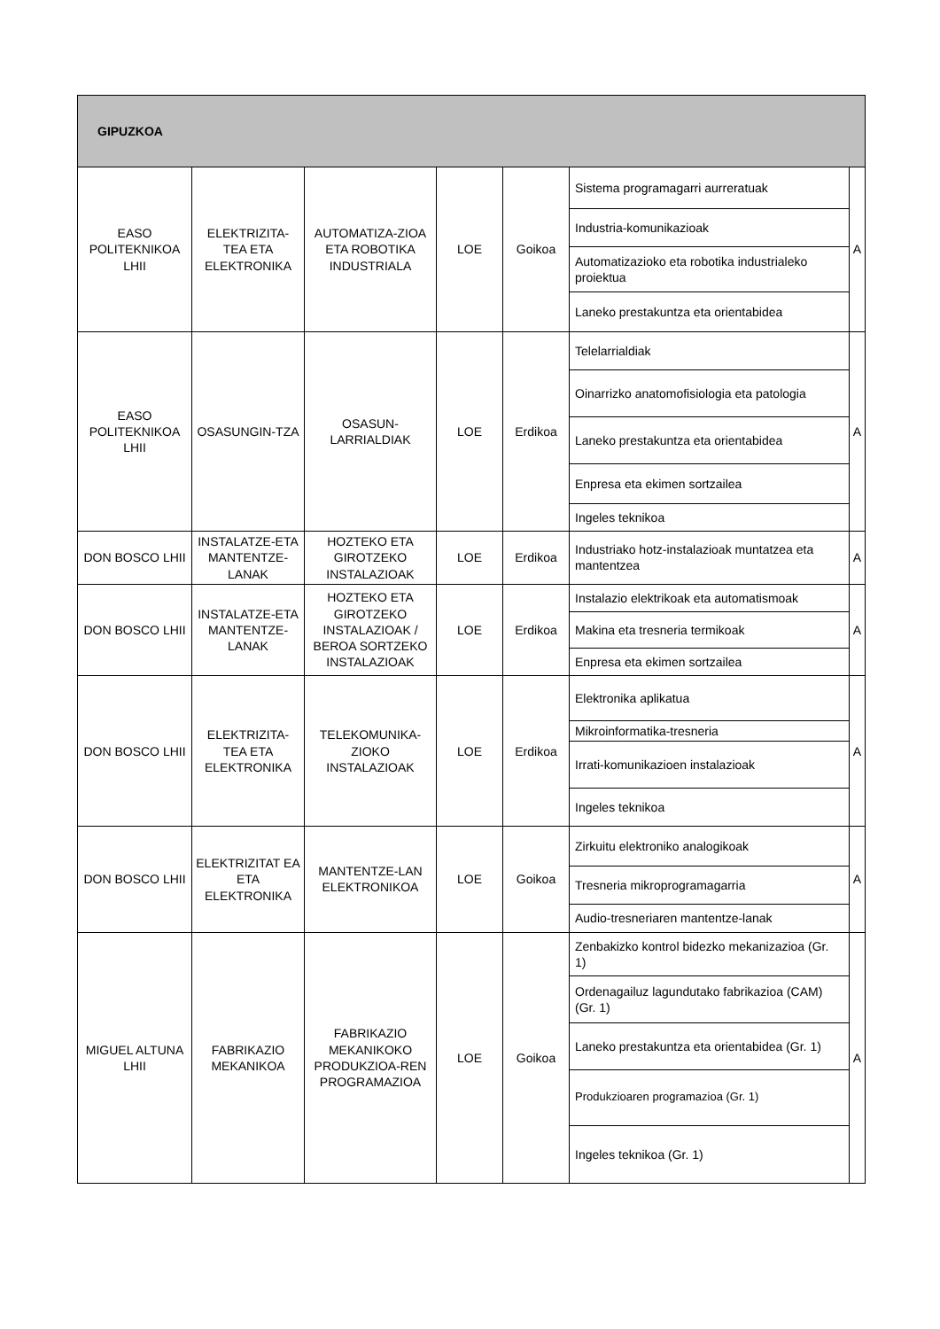| GIPUZKOA | | | | | | |
| --- | --- | --- | --- | --- | --- | --- |
| EASO POLITEKNIKOA LHII | ELEKTRIZITA-TEA ETA ELEKTRONIKA | AUTOMATIZA-ZIOA ETA ROBOTIKA INDUSTRIALA | LOE | Goikoa | Sistema programagarri aurreratuak | A |
| | | | | | Industria-komunikazioak | |
| | | | | | Automatizazioko eta robotika industrialeko proiektua | |
| | | | | | Laneko prestakuntza eta orientabidea | |
| EASO POLITEKNIKOA LHII | OSASUNGIN-TZA | OSASUN-LARRIALDIAK | LOE | Erdikoa | Telelarrialdiak | A |
| | | | | | Oinarrizko anatomofisiologia eta patologia | |
| | | | | | Laneko prestakuntza eta orientabidea | |
| | | | | | Enpresa eta ekimen sortzailea | |
| | | | | | Ingeles teknikoa | |
| DON BOSCO LHII | INSTALATZE-ETA MANTENTZE-LANAK | HOZTEKO ETA GIROTZEKO INSTALAZIOAK | LOE | Erdikoa | Industriako hotz-instalazioak muntatzea eta mantentzea | A |
| DON BOSCO LHII | INSTALATZE-ETA MANTENTZE-LANAK | HOZTEKO ETA GIROTZEKO INSTALAZIOAK / BEROA SORTZEKO INSTALAZIOAK | LOE | Erdikoa | Instalazio elektrikoak eta automatismoak | A |
| | | | | | Makina eta tresneria termikoak | |
| | | | | | Enpresa eta ekimen sortzailea | |
| DON BOSCO LHII | ELEKTRIZITA-TEA ETA ELEKTRONIKA | TELEKOMUNIKA-ZIOKO INSTALAZIOAK | LOE | Erdikoa | Elektronika aplikatua | A |
| | | | | | Mikroinformatika-tresneria | |
| | | | | | Irrati-komunikazioen instalazioak | |
| | | | | | Ingeles teknikoa | |
| DON BOSCO LHII | ELEKTRIZITAT EA ETA ELEKTRONIKA | MANTENTZE-LAN ELEKTRONIKOA | LOE | Goikoa | Zirkuitu elektroniko analogikoak | A |
| | | | | | Tresneria mikroprogramagarria | |
| | | | | | Audio-tresneriaren mantentze-lanak | |
| MIGUEL ALTUNA LHII | FABRIKAZIO MEKANIKOA | FABRIKAZIO MEKANIKOKO PRODUKZIOA-REN PROGRAMAZIOA | LOE | Goikoa | Zenbakizko kontrol bidezko mekanizazioa (Gr. 1) | A |
| | | | | | Ordenagailuz lagundutako fabrikazioa (CAM) (Gr. 1) | |
| | | | | | Laneko prestakuntza eta orientabidea (Gr. 1) | |
| | | | | | Produkzioaren programazioa (Gr. 1) | |
| | | | | | Ingeles teknikoa (Gr. 1) | |